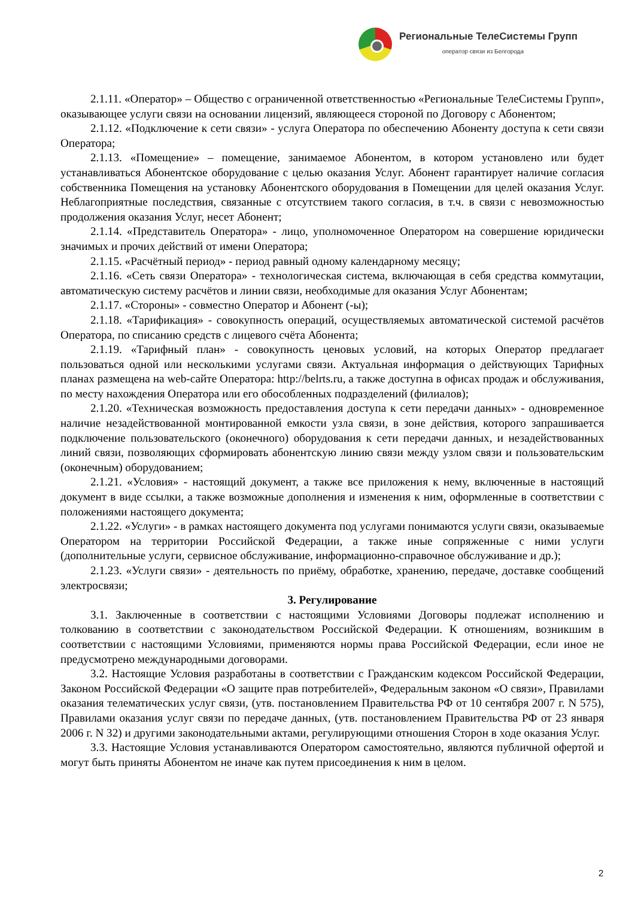Региональные ТелеСистемы Групп
оператор связи из Белгорода
2.1.11. «Оператор» – Общество с ограниченной ответственностью «Региональные ТелеСистемы Групп», оказывающее услуги связи на основании лицензий, являющееся стороной по Договору с Абонентом;
2.1.12. «Подключение к сети связи» - услуга Оператора по обеспечению Абоненту доступа к сети связи Оператора;
2.1.13. «Помещение» – помещение, занимаемое Абонентом, в котором установлено или будет устанавливаться Абонентское оборудование с целью оказания Услуг. Абонент гарантирует наличие согласия собственника Помещения на установку Абонентского оборудования в Помещении для целей оказания Услуг. Неблагоприятные последствия, связанные с отсутствием такого согласия, в т.ч. в связи с невозможностью продолжения оказания Услуг, несет Абонент;
2.1.14. «Представитель Оператора» - лицо, уполномоченное Оператором на совершение юридически значимых и прочих действий от имени Оператора;
2.1.15. «Расчётный период» - период равный одному календарному месяцу;
2.1.16. «Сеть связи Оператора» - технологическая система, включающая в себя средства коммутации, автоматическую систему расчётов и линии связи, необходимые для оказания Услуг Абонентам;
2.1.17. «Стороны» - совместно Оператор и Абонент (-ы);
2.1.18. «Тарификация» - совокупность операций, осуществляемых автоматической системой расчётов Оператора, по списанию средств с лицевого счёта Абонента;
2.1.19. «Тарифный план» - совокупность ценовых условий, на которых Оператор предлагает пользоваться одной или несколькими услугами связи. Актуальная информация о действующих Тарифных планах размещена на web-сайте Оператора: http://belrts.ru, а также доступна в офисах продаж и обслуживания, по месту нахождения Оператора или его обособленных подразделений (филиалов);
2.1.20. «Техническая возможность предоставления доступа к сети передачи данных» - одновременное наличие незадействованной монтированной емкости узла связи, в зоне действия, которого запрашивается подключение пользовательского (оконечного) оборудования к сети передачи данных, и незадействованных линий связи, позволяющих сформировать абонентскую линию связи между узлом связи и пользовательским (оконечным) оборудованием;
2.1.21. «Условия» - настоящий документ, а также все приложения к нему, включенные в настоящий документ в виде ссылки, а также возможные дополнения и изменения к ним, оформленные в соответствии с положениями настоящего документа;
2.1.22. «Услуги» - в рамках настоящего документа под услугами понимаются услуги связи, оказываемые Оператором на территории Российской Федерации, а также иные сопряженные с ними услуги (дополнительные услуги, сервисное обслуживание, информационно-справочное обслуживание и др.);
2.1.23. «Услуги связи» - деятельность по приёму, обработке, хранению, передаче, доставке сообщений электросвязи;
3. Регулирование
3.1. Заключенные в соответствии с настоящими Условиями Договоры подлежат исполнению и толкованию в соответствии с законодательством Российской Федерации. К отношениям, возникшим в соответствии с настоящими Условиями, применяются нормы права Российской Федерации, если иное не предусмотрено международными договорами.
3.2. Настоящие Условия разработаны в соответствии с Гражданским кодексом Российской Федерации, Законом Российской Федерации «О защите прав потребителей», Федеральным законом «О связи», Правилами оказания телематических услуг связи, (утв. постановлением Правительства РФ от 10 сентября 2007 г. N 575), Правилами оказания услуг связи по передаче данных, (утв. постановлением Правительства РФ от 23 января 2006 г. N 32) и другими законодательными актами, регулирующими отношения Сторон в ходе оказания Услуг.
3.3. Настоящие Условия устанавливаются Оператором самостоятельно, являются публичной офертой и могут быть приняты Абонентом не иначе как путем присоединения к ним в целом.
2